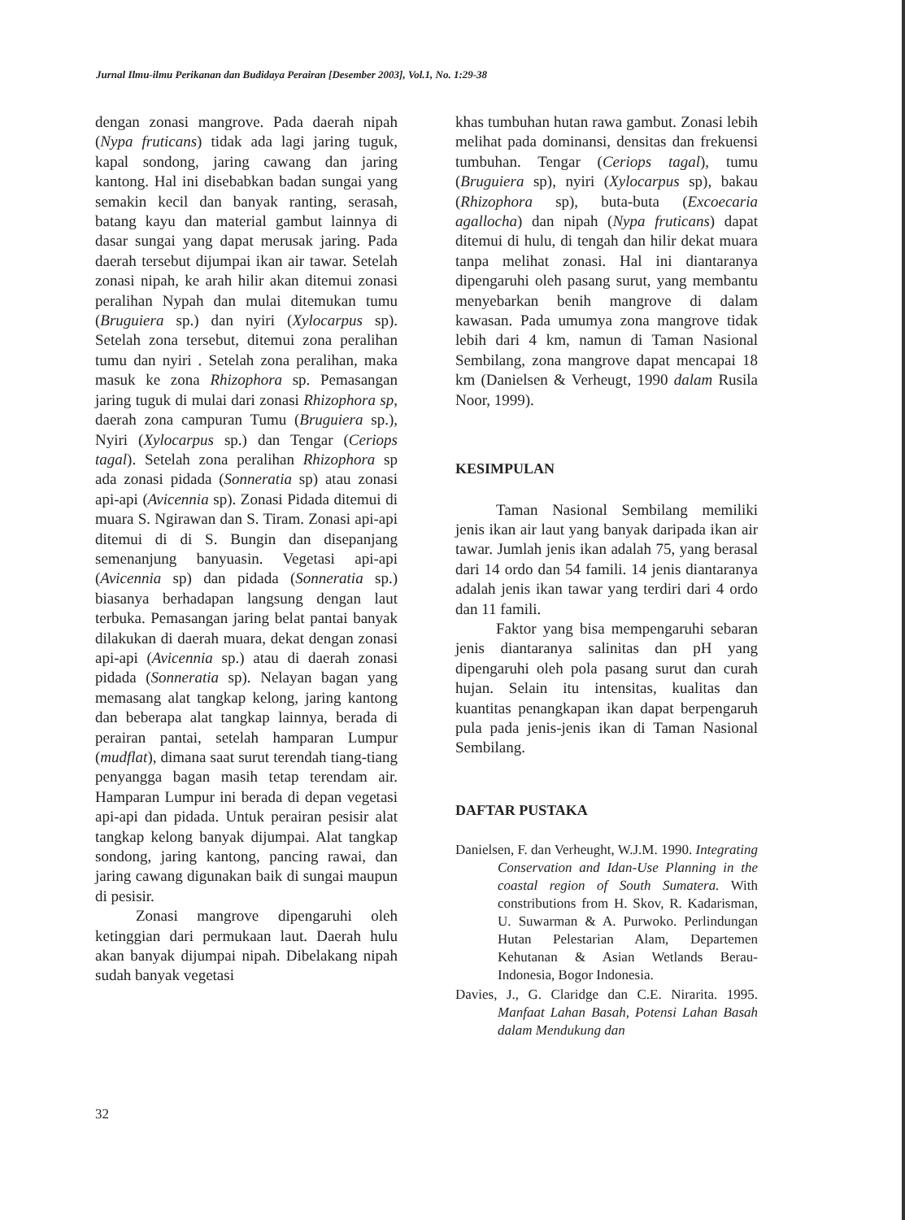Jurnal Ilmu-ilmu Perikanan dan Budidaya Perairan [Desember 2003], Vol.1, No. 1:29-38
dengan zonasi mangrove. Pada daerah nipah (Nypa fruticans) tidak ada lagi jaring tuguk, kapal sondong, jaring cawang dan jaring kantong. Hal ini disebabkan badan sungai yang semakin kecil dan banyak ranting, serasah, batang kayu dan material gambut lainnya di dasar sungai yang dapat merusak jaring. Pada daerah tersebut dijumpai ikan air tawar. Setelah zonasi nipah, ke arah hilir akan ditemui zonasi peralihan Nypah dan mulai ditemukan tumu (Bruguiera sp.) dan nyiri (Xylocarpus sp). Setelah zona tersebut, ditemui zona peralihan tumu dan nyiri . Setelah zona peralihan, maka masuk ke zona Rhizophora sp. Pemasangan jaring tuguk di mulai dari zonasi Rhizophora sp, daerah zona campuran Tumu (Bruguiera sp.), Nyiri (Xylocarpus sp.) dan Tengar (Ceriops tagal). Setelah zona peralihan Rhizophora sp ada zonasi pidada (Sonneratia sp) atau zonasi api-api (Avicennia sp). Zonasi Pidada ditemui di muara S. Ngirawan dan S. Tiram. Zonasi api-api ditemui di di S. Bungin dan disepanjang semenanjung banyuasin. Vegetasi api-api (Avicennia sp) dan pidada (Sonneratia sp.) biasanya berhadapan langsung dengan laut terbuka. Pemasangan jaring belat pantai banyak dilakukan di daerah muara, dekat dengan zonasi api-api (Avicennia sp.) atau di daerah zonasi pidada (Sonneratia sp). Nelayan bagan yang memasang alat tangkap kelong, jaring kantong dan beberapa alat tangkap lainnya, berada di perairan pantai, setelah hamparan Lumpur (mudflat), dimana saat surut terendah tiang-tiang penyangga bagan masih tetap terendam air. Hamparan Lumpur ini berada di depan vegetasi api-api dan pidada. Untuk perairan pesisir alat tangkap kelong banyak dijumpai. Alat tangkap sondong, jaring kantong, pancing rawai, dan jaring cawang digunakan baik di sungai maupun di pesisir.
Zonasi mangrove dipengaruhi oleh ketinggian dari permukaan laut. Daerah hulu akan banyak dijumpai nipah. Dibelakang nipah sudah banyak vegetasi
khas tumbuhan hutan rawa gambut. Zonasi lebih melihat pada dominansi, densitas dan frekuensi tumbuhan. Tengar (Ceriops tagal), tumu (Bruguiera sp), nyiri (Xylocarpus sp), bakau (Rhizophora sp), buta-buta (Excoecaria agallocha) dan nipah (Nypa fruticans) dapat ditemui di hulu, di tengah dan hilir dekat muara tanpa melihat zonasi. Hal ini diantaranya dipengaruhi oleh pasang surut, yang membantu menyebarkan benih mangrove di dalam kawasan. Pada umumya zona mangrove tidak lebih dari 4 km, namun di Taman Nasional Sembilang, zona mangrove dapat mencapai 18 km (Danielsen & Verheugt, 1990 dalam Rusila Noor, 1999).
KESIMPULAN
Taman Nasional Sembilang memiliki jenis ikan air laut yang banyak daripada ikan air tawar. Jumlah jenis ikan adalah 75, yang berasal dari 14 ordo dan 54 famili. 14 jenis diantaranya adalah jenis ikan tawar yang terdiri dari 4 ordo dan 11 famili.
Faktor yang bisa mempengaruhi sebaran jenis diantaranya salinitas dan pH yang dipengaruhi oleh pola pasang surut dan curah hujan. Selain itu intensitas, kualitas dan kuantitas penangkapan ikan dapat berpengaruh pula pada jenis-jenis ikan di Taman Nasional Sembilang.
DAFTAR PUSTAKA
Danielsen, F. dan Verheught, W.J.M. 1990. Integrating Conservation and Idan-Use Planning in the coastal region of South Sumatera. With constributions from H. Skov, R. Kadarisman, U. Suwarman & A. Purwoko. Perlindungan Hutan Pelestarian Alam, Departemen Kehutanan & Asian Wetlands Berau-Indonesia, Bogor Indonesia.
Davies, J., G. Claridge dan C.E. Nirarita. 1995. Manfaat Lahan Basah, Potensi Lahan Basah dalam Mendukung dan
32